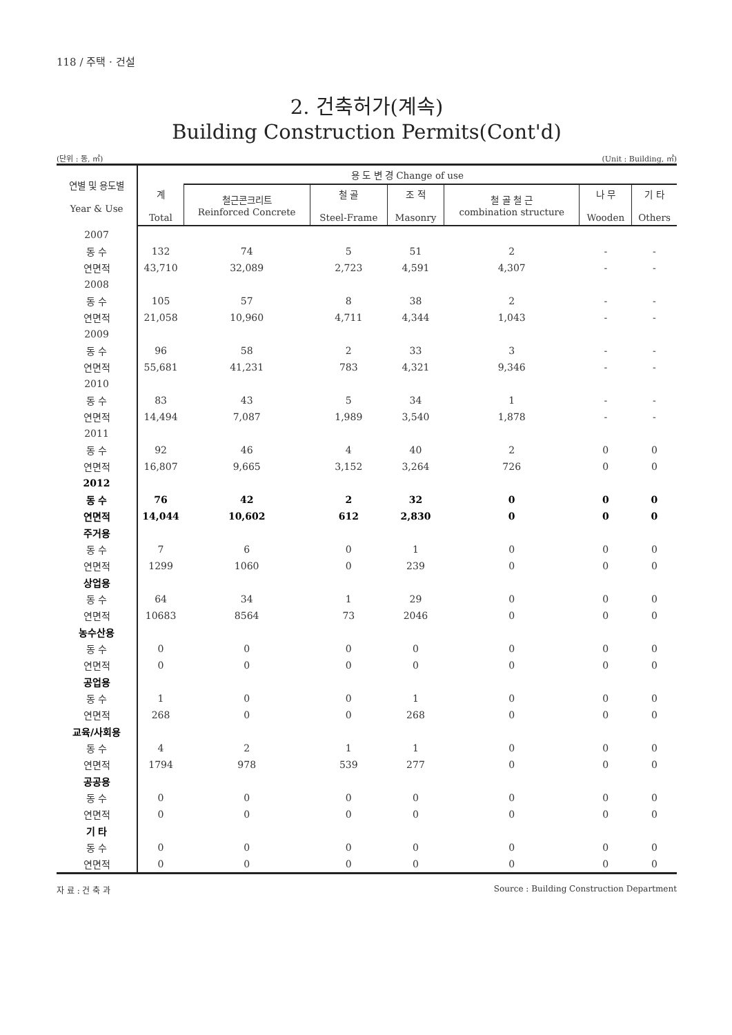118 / 주택 · 건설
2. 건축허가(계속)
Building Construction Permits(Cont'd)
(단위 : 동, ㎡) (Unit : Building, ㎡)
| 연별 및 용도별 Year & Use | 용 도 변 경 Change of use | | | | | | |
| --- | --- | --- | --- | --- | --- | --- | --- |
| | 계 Total | 철근콘크리트 Reinforced Concrete | 철 골 Steel-Frame | 조 적 Masonry | 철 골 철 근 combination structure | 나 무 Wooden | 기 타 Others |
| 2007 | | | | | | | |
| 동 수 | 132 | 74 | 5 | 51 | 2 | - | - |
| 연면적 | 43,710 | 32,089 | 2,723 | 4,591 | 4,307 | - | - |
| 2008 | | | | | | | |
| 동 수 | 105 | 57 | 8 | 38 | 2 | - | - |
| 연면적 | 21,058 | 10,960 | 4,711 | 4,344 | 1,043 | - | - |
| 2009 | | | | | | | |
| 동 수 | 96 | 58 | 2 | 33 | 3 | - | - |
| 연면적 | 55,681 | 41,231 | 783 | 4,321 | 9,346 | - | - |
| 2010 | | | | | | | |
| 동 수 | 83 | 43 | 5 | 34 | 1 | - | - |
| 연면적 | 14,494 | 7,087 | 1,989 | 3,540 | 1,878 | - | - |
| 2011 | | | | | | | |
| 동 수 | 92 | 46 | 4 | 40 | 2 | 0 | 0 |
| 연면적 | 16,807 | 9,665 | 3,152 | 3,264 | 726 | 0 | 0 |
| 2012 | | | | | | | |
| 동 수 | 76 | 42 | 2 | 32 | 0 | 0 | 0 |
| 연면적 | 14,044 | 10,602 | 612 | 2,830 | 0 | 0 | 0 |
| 주거용 | | | | | | | |
| 동 수 | 7 | 6 | 0 | 1 | 0 | 0 | 0 |
| 연면적 | 1299 | 1060 | 0 | 239 | 0 | 0 | 0 |
| 상업용 | | | | | | | |
| 동 수 | 64 | 34 | 1 | 29 | 0 | 0 | 0 |
| 연면적 | 10683 | 8564 | 73 | 2046 | 0 | 0 | 0 |
| 농수산용 | | | | | | | |
| 동 수 | 0 | 0 | 0 | 0 | 0 | 0 | 0 |
| 연면적 | 0 | 0 | 0 | 0 | 0 | 0 | 0 |
| 공업용 | | | | | | | |
| 동 수 | 1 | 0 | 0 | 1 | 0 | 0 | 0 |
| 연면적 | 268 | 0 | 0 | 268 | 0 | 0 | 0 |
| 교육/사회용 | | | | | | | |
| 동 수 | 4 | 2 | 1 | 1 | 0 | 0 | 0 |
| 연면적 | 1794 | 978 | 539 | 277 | 0 | 0 | 0 |
| 공공용 | | | | | | | |
| 동 수 | 0 | 0 | 0 | 0 | 0 | 0 | 0 |
| 연면적 | 0 | 0 | 0 | 0 | 0 | 0 | 0 |
| 기 타 | | | | | | | |
| 동 수 | 0 | 0 | 0 | 0 | 0 | 0 | 0 |
| 연면적 | 0 | 0 | 0 | 0 | 0 | 0 | 0 |
자 료 : 건 축 과 Source : Building Construction Department